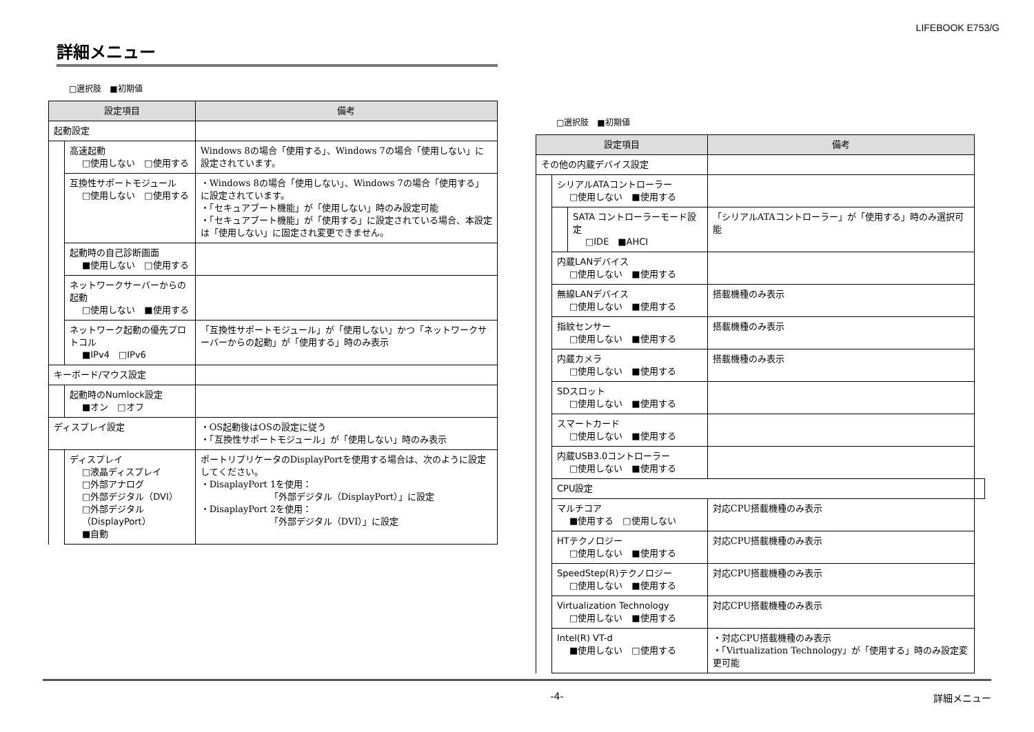LIFEBOOK E753/G
詳細メニュー
□選択肢　■初期値
| 設定項目 | | 備考 |
| --- | --- | --- |
| 起動設定 | | |
| | 高速起動 □使用しない □使用する | Windows 8の場合「使用する」、Windows 7の場合「使用しない」に設定されています。 |
| | 互換性サポートモジュール □使用しない □使用する | ・Windows 8の場合「使用しない」、Windows 7の場合「使用する」に設定されています。 ・「セキュアブート機能」が「使用しない」時のみ設定可能 ・「セキュアブート機能」が「使用する」に設定されている場合、本設定は「使用しない」に固定され変更できません。 |
| | 起動時の自己診断画面 ■使用しない □使用する | |
| | ネットワークサーバーからの起動 □使用しない ■使用する | |
| | ネットワーク起動の優先プロトコル ■IPv4 □IPv6 | 「互換性サポートモジュール」が「使用しない」かつ「ネットワークサーバーからの起動」が「使用する」時のみ表示 |
| キーボード/マウス設定 | | |
| | 起動時のNumlock設定 ■オン □オフ | |
| ディスプレイ設定 | | ・OS起動後はOSの設定に従う ・「互換性サポートモジュール」が「使用しない」時のみ表示 |
| | ディスプレイ □液晶ディスプレイ □外部アナログ □外部デジタル（DVI） □外部デジタル（DisplayPort） ■自動 | ポートリプリケータのDisplayPortを使用する場合は、次のように設定してください。 ・DisaplayPort 1を使用： 「外部デジタル（DisplayPort）」に設定 ・DisaplayPort 2を使用： 「外部デジタル（DVI）」に設定 |
□選択肢　■初期値
| 設定項目 | | | 備考 | |
| --- | --- | --- | --- | --- |
| その他の内蔵デバイス設定 | | | | |
| | シリアルATAコントローラー □使用しない ■使用する | | | |
| | | SATA コントローラーモード設定 □IDE ■AHCI | 「シリアルATAコントローラー」が「使用する」時のみ選択可能 | |
| | 内蔵LANデバイス □使用しない ■使用する | | | |
| | 無線LANデバイス □使用しない ■使用する | | 搭載機種のみ表示 | |
| | 指紋センサー □使用しない ■使用する | | 搭載機種のみ表示 | |
| | 内蔵カメラ □使用しない ■使用する | | 搭載機種のみ表示 | |
| | SDスロット □使用しない ■使用する | | | |
| | スマートカード □使用しない ■使用する | | | |
| | 内蔵USB3.0コントローラー □使用しない ■使用する | | | |
| | CPU設定 | | | |
| | マルチコア ■使用する □使用しない | | 対応CPU搭載機種のみ表示 | |
| | HTテクノロジー □使用しない ■使用する | | 対応CPU搭載機種のみ表示 | |
| | SpeedStep(R)テクノロジー □使用しない ■使用する | | 対応CPU搭載機種のみ表示 | |
| | Virtualization Technology □使用しない ■使用する | | 対応CPU搭載機種のみ表示 | |
| | Intel(R) VT-d ■使用しない □使用する | | ・対応CPU搭載機種のみ表示 ・「Virtualization Technology」が「使用する」時のみ設定変更可能 | |
-4- 詳細メニュー